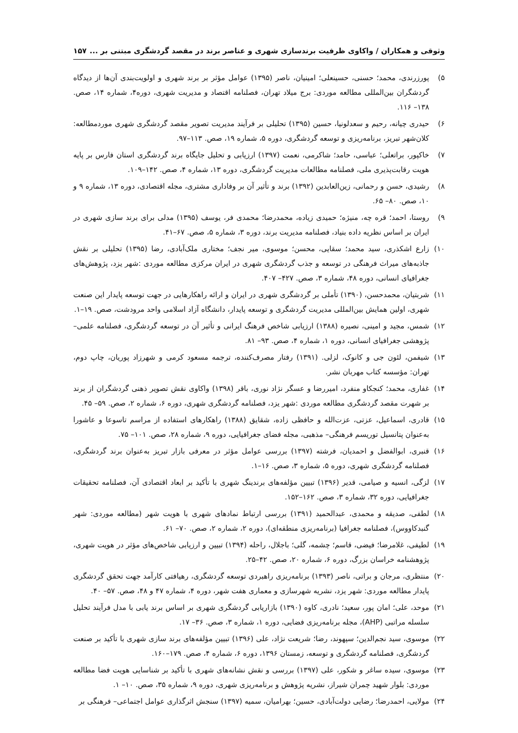وثوقی و همکاران / واکاوی ظرفیت برندسازی شهری و عناصر برند در مقصد گردشگری مبتنی بر ... ۱۵۷
۵) پورزرندی، محمد؛ حسنی، حسینعلی؛ امینیان، ناصر (۱۳۹۵) عوامل مؤثر بر برند شهری و اولویت‌بندی آن‌ها از دیدگاه گردشگران بین‌المللی مطالعه موردی: برج میلاد تهران، فصلنامه اقتصاد و مدیریت شهری، دوره۴، شماره ۱۴، صص. ۱۳۸– ۱۱۶.
۶) حیدری چیانه، رحیم و سعدلونیا، حسین (۱۳۹۵) تحلیلی بر فرآیند مدیریت تصویر مقصد گردشگری شهری موردمطالعه: کلان‌شهر تبریز، برنامه‌ریزی و توسعه گردشگری، دوره ۵، شماره ۱۹، صص. ۱۱۳–۹۷.
۷) خاکپور، براتعلی؛ عباسی، حامد؛ شاکرمی، نعمت (۱۳۹۷) ارزیابی و تحلیل جایگاه برند گردشگری استان فارس بر پایه هویت رقابت‌پذیری ملی، فصلنامه مطالعات مدیریت گردشگری، دوره ۱۳، شماره ۴، صص. ۱۴۲–۱۰۹.
۸) رشیدی، حسن و رحمانی، زین‌العابدین (۱۳۹۲) برند و تأثیر آن بر وفاداری مشتری، مجله اقتصادی، دوره ۱۳، شماره ۹ و ۱۰، صص. ۸۰– ۶۵.
۹) روستا، احمد؛ قره چه، منیژه؛ حمیدی زیاده، محمدرضا؛ محمدی فر، یوسف (۱۳۹۵) مدلی برای برند سازی شهری در ایران بر اساس نظریه داده بنیاد، فصلنامه مدیریت برند، دوره ۳، شماره ۵، صص. ۶۷–۴۱.
۱۰) زارع اشکذری، سید محمد؛ سقایی، محسن؛ موسوی، میر نجف؛ مختاری ملک‌آبادی، رضا (۱۳۹۵) تحلیلی بر نقش جاذبه‌های میراث فرهنگی در توسعه و جذب گردشگری شهری در ایران مرکزی مطالعه موردی :شهر یزد، پژوهش‌های جغرافیای انسانی، دوره ۴۸، شماره ۳، صص. ۴۲۷– ۴۰۷.
۱۱) شربتیان، محمدحسن، (۱۳۹۰) تأملی بر گردشگری شهری در ایران و ارائه راهکارهایی در جهت توسعه پایدار این صنعت شهری، اولین همایش بین‌المللی مدیریت گردشگری و توسعه پایدار، دانشگاه آزاد اسلامی واحد مرودشت، صص. ۱۹–۱.
۱۲) شمس، مجید و امینی، نصیره (۱۳۸۸) ارزیابی شاخص فرهنگ ایرانی و تأثیر آن در توسعه گردشگری، فصلنامه علمی– پژوهشی جغرافیای انسانی، دوره ۱، شماره ۴، صص. ۹۳– ۸۱.
۱۳) شیفمن، لئون جی و کانوک، لزلی. (۱۳۹۱) رفتار مصرف‌کننده، ترجمه مسعود کرمی و شهرزاد پوریان، چاپ دوم، تهران: مؤسسه کتاب مهربان نشر.
۱۴) غفاری، محمد؛ کنجکاو منفرد، امیررضا و عسگر نژاد نوری، باقر (۱۳۹۸) واکاوی نقش تصویر ذهنی گردشگران از برند بر شهرت مقصد گردشگری مطالعه موردی :شهر یزد، فصلنامه گردشگری شهری، دوره ۶، شماره ۲، صص. ۵۹– ۴۵.
۱۵) قادری، اسماعیل، عزتی، عزت‌الله و حافظی زاده، شقایق (۱۳۸۸) راهکارهای استفاده از مراسم تاسوعا و عاشورا به‌عنوان پتانسیل توریسم فرهنگی– مذهبی، مجله فضای جغرافیایی، دوره ۹، شماره ۲۸، صص. ۱۰۱– ۷۵.
۱۶) قنبری، ابوالفضل و احمدیان، فرشته (۱۳۹۷) بررسی عوامل مؤثر در معرفی بازار تبریز به‌عنوان برند گردشگری، فصلنامه گردشگری شهری، دوره ۵، شماره ۳، صص. ۱۶–۱.
۱۷) لزگی، انسیه و صیامی، قدیر (۱۳۹۶) تبیین مؤلفه‌های برندینگ شهری با تأکید بر ابعاد اقتصادی آن، فصلنامه تحقیقات جغرافیایی، دوره ۳۲، شماره ۳، صص. ۱۶۲–۱۵۲.
۱۸) لطفی، صدیقه و محمدی، عبدالحمید (۱۳۹۱) بررسی ارتباط نمادهای شهری با هویت شهر (مطالعه موردی: شهر گنبدکاووس)، فصلنامه جغرافیا (برنامه‌ریزی منطقه‌ای)، دوره ۲، شماره ۲، صص. ۷۰– ۶۱.
۱۹) لطیفی، غلامرضا؛ فیضی، قاسم؛ چشمه، گلی؛ باجلال، راحله (۱۳۹۴) تبیین و ارزیابی شاخص‌های مؤثر در هویت شهری، پژوهشنامه خراسان بزرگ، دوره ۶، شماره ۲۰، صص. ۴۲–۲۵.
۲۰) منتظری، مرجان و براتی، ناصر (۱۳۹۳) برنامه‌ریزی راهبردی توسعه گردشگری، رهیافتی کارآمد جهت تحقق گردشگری پایدار مطالعه موردی: شهر یزد، نشریه شهرسازی و معماری هفت شهر، دوره ۴، شماره ۴۷ و ۴۸، صص. ۵۷– ۴۰.
۲۱) موحد، علی؛ امان پور، سعید؛ نادری، کاوه (۱۳۹۰) بازاریابی گردشگری شهری بر اساس برند یابی با مدل فرآیند تحلیل سلسله مراتبی (AHP)، مجله برنامه‌ریزی فضایی، دوره ۱، شماره ۳، صص. ۳۶– ۱۷.
۲۲) موسوی، سید نجم‌الدین؛ سپهوند، رضا؛ شریعت نژاد، علی (۱۳۹۶) تبیین مؤلفه‌های برند سازی شهری با تأکید بر صنعت گردشگری، فصلنامه گردشگری و توسعه، زمستان ۱۳۹۶، دوره ۶، شماره ۴، صص. ۱۷۹–۱۶۰.
۲۳) موسوی، سیده ساغر و شکور، علی (۱۳۹۷) بررسی و نقش نشانه‌های شهری با تأکید بر شناسایی هویت فضا مطالعه موردی: بلوار شهید چمران شیراز، نشریه پژوهش و برنامه‌ریزی شهری، دوره ۹، شماره ۳۵، صص. ۱۰– ۱.
۲۴) مولایی، احمدرضا؛ رضایی دولت‌آبادی، حسین؛ بهرامیان، سمیه (۱۳۹۷) سنجش اثرگذاری عوامل اجتماعی– فرهنگی بر